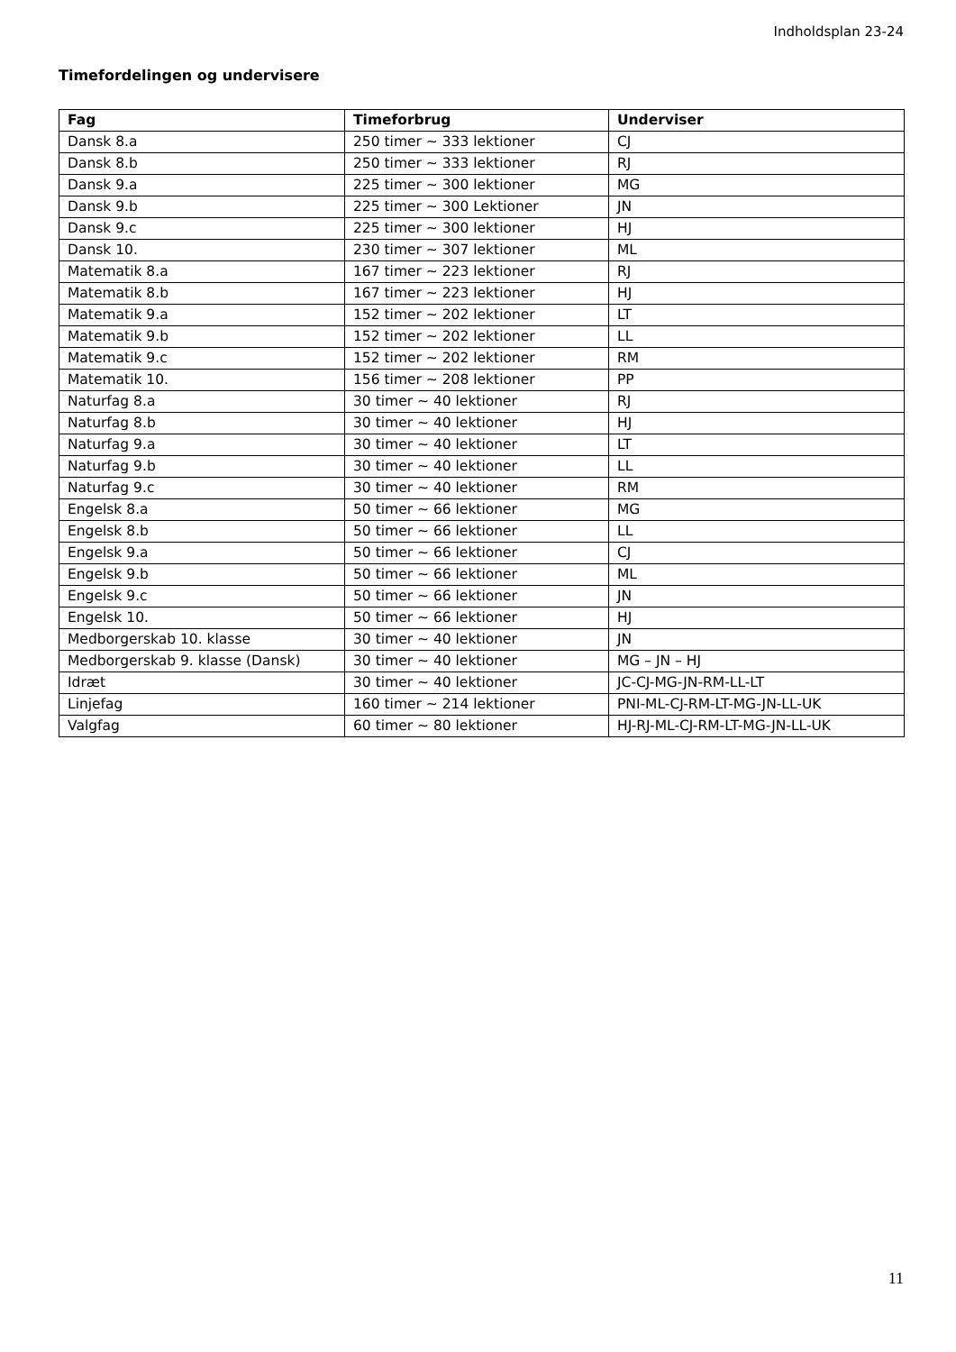Indholdsplan 23-24
Timefordelingen og undervisere
| Fag | Timeforbrug | Underviser |
| --- | --- | --- |
| Dansk 8.a | 250 timer ~ 333 lektioner | CJ |
| Dansk 8.b | 250 timer ~ 333 lektioner | RJ |
| Dansk 9.a | 225 timer ~ 300 lektioner | MG |
| Dansk 9.b | 225 timer ~ 300 Lektioner | JN |
| Dansk 9.c | 225 timer ~ 300 lektioner | HJ |
| Dansk 10. | 230 timer ~ 307 lektioner | ML |
| Matematik 8.a | 167 timer ~ 223 lektioner | RJ |
| Matematik 8.b | 167 timer ~ 223 lektioner | HJ |
| Matematik 9.a | 152 timer ~ 202 lektioner | LT |
| Matematik 9.b | 152 timer ~ 202 lektioner | LL |
| Matematik 9.c | 152 timer ~ 202 lektioner | RM |
| Matematik 10. | 156 timer ~ 208 lektioner | PP |
| Naturfag 8.a | 30 timer ~ 40 lektioner | RJ |
| Naturfag 8.b | 30 timer ~ 40 lektioner | HJ |
| Naturfag 9.a | 30 timer ~ 40 lektioner | LT |
| Naturfag 9.b | 30 timer ~ 40 lektioner | LL |
| Naturfag 9.c | 30 timer ~ 40 lektioner | RM |
| Engelsk 8.a | 50 timer ~ 66 lektioner | MG |
| Engelsk 8.b | 50 timer ~ 66 lektioner | LL |
| Engelsk 9.a | 50 timer ~ 66 lektioner | CJ |
| Engelsk 9.b | 50 timer ~ 66 lektioner | ML |
| Engelsk 9.c | 50 timer ~ 66 lektioner | JN |
| Engelsk 10. | 50 timer ~ 66 lektioner | HJ |
| Medborgerskab 10. klasse | 30 timer ~ 40 lektioner | JN |
| Medborgerskab 9. klasse (Dansk) | 30 timer ~ 40 lektioner | MG – JN – HJ |
| Idræt | 30 timer ~ 40 lektioner | JC-CJ-MG-JN-RM-LL-LT |
| Linjefag | 160 timer ~ 214 lektioner | PNI-ML-CJ-RM-LT-MG-JN-LL-UK |
| Valgfag | 60 timer ~ 80 lektioner | HJ-RJ-ML-CJ-RM-LT-MG-JN-LL-UK |
11